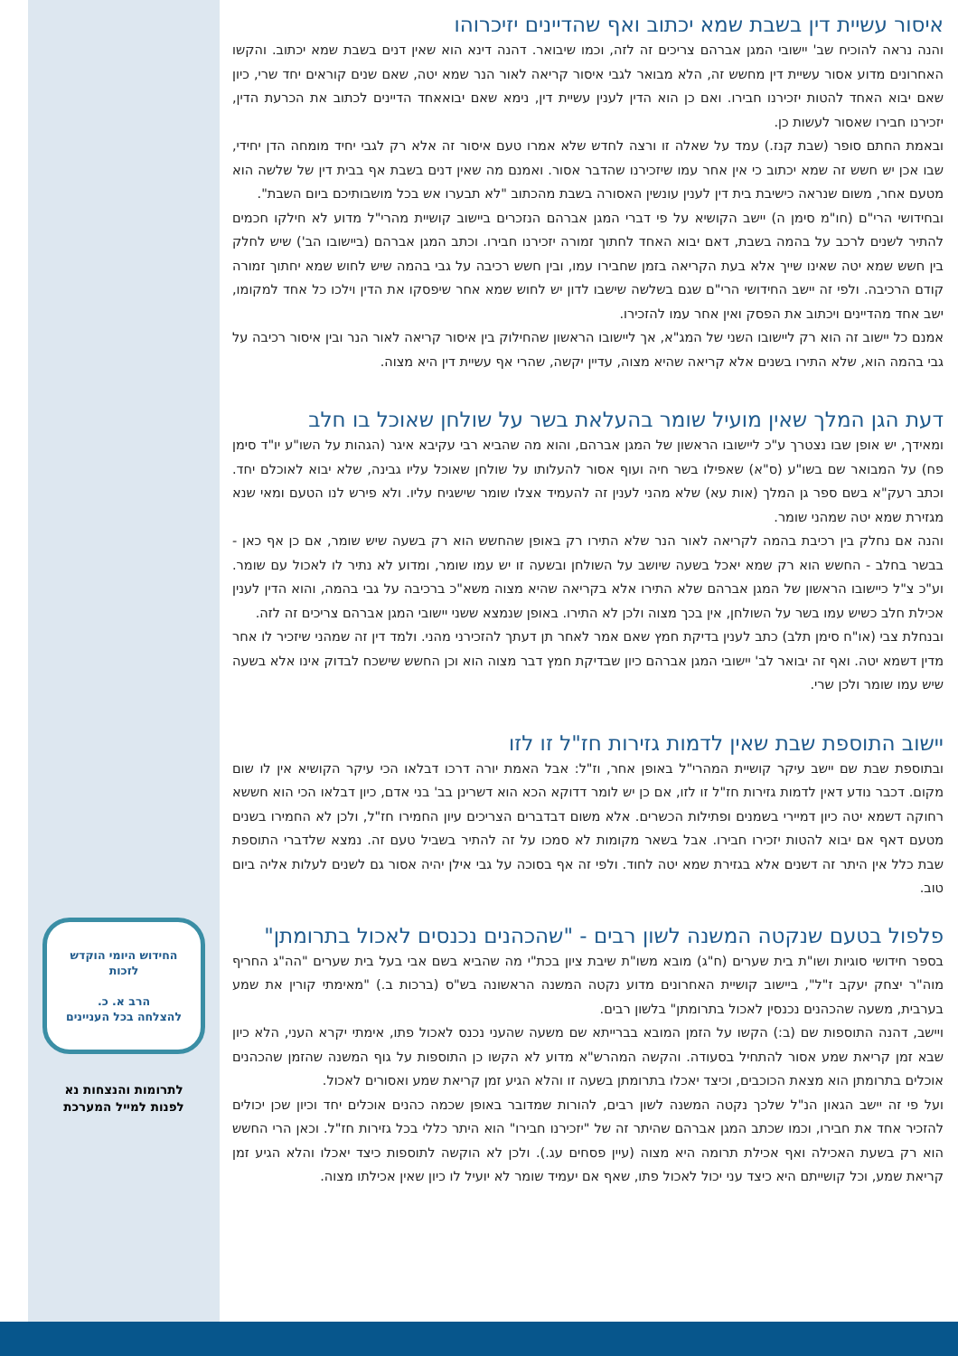איסור עשיית דין בשבת שמא יכתוב ואף שהדיינים יזיכרוהו
והנה נראה להוכיח שב' יישובי המגן אברהם צריכים זה לזה, וכמו שיבואר. דהנה דינא הוא שאין דנים בשבת שמא יכתוב. והקשו האחרונים מדוע אסור עשיית דין מחשש זה, הלא מבואר לגבי איסור קריאה לאור הנר שמא יטה, שאם שנים קוראים יחד שרי, כיון שאם יבוא האחד להטות יזכירנו חבירו. ואם כן הוא הדין לענין עשיית דין, נימא שאם יבואאחד הדיינים לכתוב את הכרעת הדין, יזכירנו חבירו שאסור לעשות כן.
ובאמת החתם סופר (שבת קנז.) עמד על שאלה זו ורצה לחדש שלא אמרו טעם איסור זה אלא רק לגבי יחיד מומחה הדן יחידי, שבו אכן יש חשש זה שמא יכתוב כי אין אחר עמו שיזכירנו שהדבר אסור. ואמנם מה שאין דנים בשבת אף בבית דין של שלשה הוא מטעם אחר, משום שנראה כישיבת בית דין לענין עונשין האסורה בשבת מהכתוב "לא תבערו אש בכל מושבותיכם ביום השבת".
ובחידושי הרי"ם (חו"מ סימן ה) יישב הקושיא על פי דברי המגן אברהם הנזכרים ביישוב קושיית מהרי"ל מדוע לא חילקו חכמים להתיר לשנים לרכב על בהמה בשבת, דאם יבוא האחד לחתוך זמורה יזכירנו חבירו. וכתב המגן אברהם (ביישובו הב') שיש לחלק בין חשש שמא יטה שאינו שייך אלא בעת הקריאה בזמן שחבירו עמו, ובין חשש רכיבה על גבי בהמה שיש לחוש שמא יחתוך זמורה קודם הרכיבה. ולפי זה יישב החידושי הרי"ם שגם בשלשה שישבו לדון יש לחוש שמא אחר שיפסקו את הדין וילכו כל אחד למקומו, ישב אחד מהדיינים ויכתוב את הפסק ואין אחר עמו להזכירו.
אמנם כל יישוב זה הוא רק ליישובו השני של המג"א, אך ליישובו הראשון שהחילוק בין איסור קריאה לאור הנר ובין איסור רכיבה על גבי בהמה הוא, שלא התירו בשנים אלא קריאה שהיא מצוה, עדיין יקשה, שהרי אף עשיית דין היא מצוה.
דעת הגן המלך שאין מועיל שומר בהעלאת בשר על שולחן שאוכל בו חלב
ומאידך, יש אופן שבו נצטרך ע"כ ליישובו הראשון של המגן אברהם, והוא מה שהביא רבי עקיבא איגר (הגהות על השו"ע יו"ד סימן פח) על המבואר שם בשו"ע (ס"א) שאפילו בשר חיה ועוף אסור להעלותו על שולחן שאוכל עליו גבינה, שלא יבוא לאוכלם יחד. וכתב רעק"א בשם ספר גן המלך (אות עא) שלא מהני לענין זה להעמיד אצלו שומר שישגיח עליו. ולא פירש לנו הטעם ומאי שנא מגזירת שמא יטה שמהני שומר.
והנה אם נחלק בין רכיבת בהמה לקריאה לאור הנר שלא התירו רק באופן שהחשש הוא רק בשעה שיש שומר, אם כן אף כאן - בבשר בחלב - החשש הוא רק שמא יאכל בשעה שיושב על השולחן ובשעה זו יש עמו שומר, ומדוע לא נתיר לו לאכול עם שומר. וע"כ צ"ל כיישובו הראשון של המגן אברהם שלא התירו אלא בקריאה שהיא מצוה משא"כ ברכיבה על גבי בהמה, והוא הדין לענין אכילת חלב כשיש עמו בשר על השולחן, אין בכך מצוה ולכן לא התירו. באופן שנמצא ששני יישובי המגן אברהם צריכים זה לזה.
ובנחלת צבי (או"ח סימן תלב) כתב לענין בדיקת חמץ שאם אמר לאחר תן דעתך להזכירני מהני. ולמד דין זה שמהני שיזכיר לו אחר מדין דשמא יטה. ואף זה יבואר לב' יישובי המגן אברהם כיון שבדיקת חמץ דבר מצוה הוא וכן החשש שישכח לבדוק אינו אלא בשעה שיש עמו שומר ולכן שרי.
יישוב התוספת שבת שאין לדמות גזירות חז"ל זו לזו
ובתוספת שבת שם יישב עיקר קושיית המהרי"ל באופן אחר, וז"ל: אבל האמת יורה דרכו דבלאו הכי עיקר הקושיא אין לו שום מקום. דכבר נודע דאין לדמות גזירות חז"ל זו לזו, אם כן יש לומר דדוקא הכא הוא דשרינן בב' בני אדם, כיון דבלאו הכי הוא חששא רחוקה דשמא יטה כיון דמיירי בשמנים ופתילות הכשרים. אלא משום דבדברים הצריכים עיון החמירו חז"ל, ולכן לא החמירו בשנים מטעם דאף אם יבוא להטות יזכירו חבירו. אבל בשאר מקומות לא סמכו על זה להתיר בשביל טעם זה. נמצא שלדברי התוספת שבת כלל אין היתר זה דשנים אלא בגזירת שמא יטה לחוד. ולפי זה אף בסוכה על גבי אילן יהיה אסור גם לשנים לעלות אליה ביום טוב.
פלפול בטעם שנקטה המשנה לשון רבים - "שהכהנים נכנסים לאכול בתרומתן"
בספר חידושי סוגיות ושו"ת בית שערים (ח"ג) מובא משו"ת שיבת ציון בכת"י מה שהביא בשם אבי בעל בית שערים "הה"ג החריף מוה"ר יצחק יעקב ז"ל", ביישוב קושיית האחרונים מדוע נקטה המשנה הראשונה בש"ס (ברכות ב.) "מאימתי קורין את שמע בערבית, משעה שהכהנים נכנסין לאכול בתרומתן" בלשון רבים.
ויישב, דהנה התוספות שם (ב:) הקשו על הזמן המובא בברייתא שם משעה שהעני נכנס לאכול פתו, אימתי יקרא העני, הלא כיון שבא זמן קריאת שמע אסור להתחיל בסעודה. והקשה המהרש"א מדוע לא הקשו כן התוספות על גוף המשנה שהזמן שהכהנים אוכלים בתרומתן הוא מצאת הכוכבים, וכיצד יאכלו בתרומתן בשעה זו והלא הגיע זמן קריאת שמע ואסורים לאכול.
ועל פי זה יישב הגאון הנ"ל שלכך נקטה המשנה לשון רבים, להורות שמדובר באופן שכמה כהנים אוכלים יחד וכיון שכן יכולים להזכיר אחד את חבירו, וכמו שכתב המגן אברהם שהיתר זה של "יזכירנו חבירו" הוא היתר כללי בכל גזירות חז"ל. וכאן הרי החשש הוא רק בשעת האכילה ואף אכילת תרומה היא מצוה (עיין פסחים עג.). ולכן לא הוקשה לתוספות כיצד יאכלו והלא הגיע זמן קריאת שמע, וכל קושייתם היא כיצד עני יכול לאכול פתו, שאף אם יעמיד שומר לא יועיל לו כיון שאין אכילתו מצוה.
החידוש היומי הוקדש
לזכות
הרב א. כ.
להצלחה בכל העניינים
לתרומות והנצחות נא
לפנות למייל המערכת